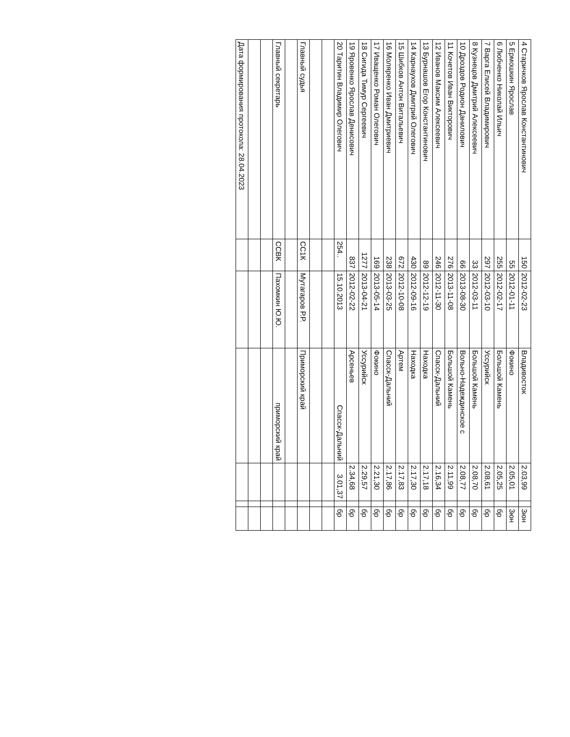| 4 Старичков Ярослав Константинович | 150 | 2012-02-23 | Владивосток | 2.03,99 | | 3юн |
| 5 Ермошкин Ярослав | 55 | 2012-01-11 | Фокино | 2.05,01 | | 3юн |
| 6 Любченко Николай Ильич | 255 | 2012-02-17 | Большой Камень | 2.05,25 | | бр |
| 7 Варга Елисей Владимирович | 297 | 2012-03-10 | Уссурийск | 2.08,61 | | бр |
| 8 Кузнецов Дмитрий Алексеевич | 33 | 2012-03-11 | Большой Камень | 2.08,70 | | бр |
| 10 Дроздов Родион Данилович | 66 | 2013-08-30 | Вольно-Надеждинское с | 2.08,77 | | бр |
| 11 Кочетов Иван Викторович | 276 | 2013-11-08 | Большой Камень | 2.11,99 | | бр |
| 12 Иванов Максим Алексеевич | 246 | 2012-11-30 | Спасск-Дальний | 2.16,34 | | бр |
| 13 Бурнашов Егор Константинович | 89 | 2012-12-19 | Находка | 2.17,18 | | бр |
| 14 Карнаухов Дмитрий Олегович | 430 | 2012-09-16 | Находка | 2.17,30 | | бр |
| 15 Шибков Антон Витальевич | 672 | 2012-10-08 | Артем | 2.17,83 | | бр |
| 16 Моляренко Иван Дмитриевич | 238 | 2013-03-25 | Спасск-Дальний | 2.17,86 | | бр |
| 17 Иващенко Роман Олегович | 169 | 2013-05-14 | Фокино | 2.21,30 | | бр |
| 18 Сигида Тимур Сергеевич | 1277 | 2013-04-21 | Уссурийск | 2.29,57 | | бр |
| 19 Яровенко Ярослав Денисович | 837 | 2012-02-22 | Арсеньев | 2.34,68 | | бр |
| 20 Таритин Владимир Олегович | 254.. | 15.10.2013 | Спасск-Дальний | 3.01,37 | | бр |
| Главный судья | СС1К | Мутагаров Р.Р. | Приморский край | | | |
| Главный секретарь | ССВК | Пахомкин Ю.Ю. | приморский край | | | |
| Дата формирования протокола: 28.04.2023 | | | | | | |